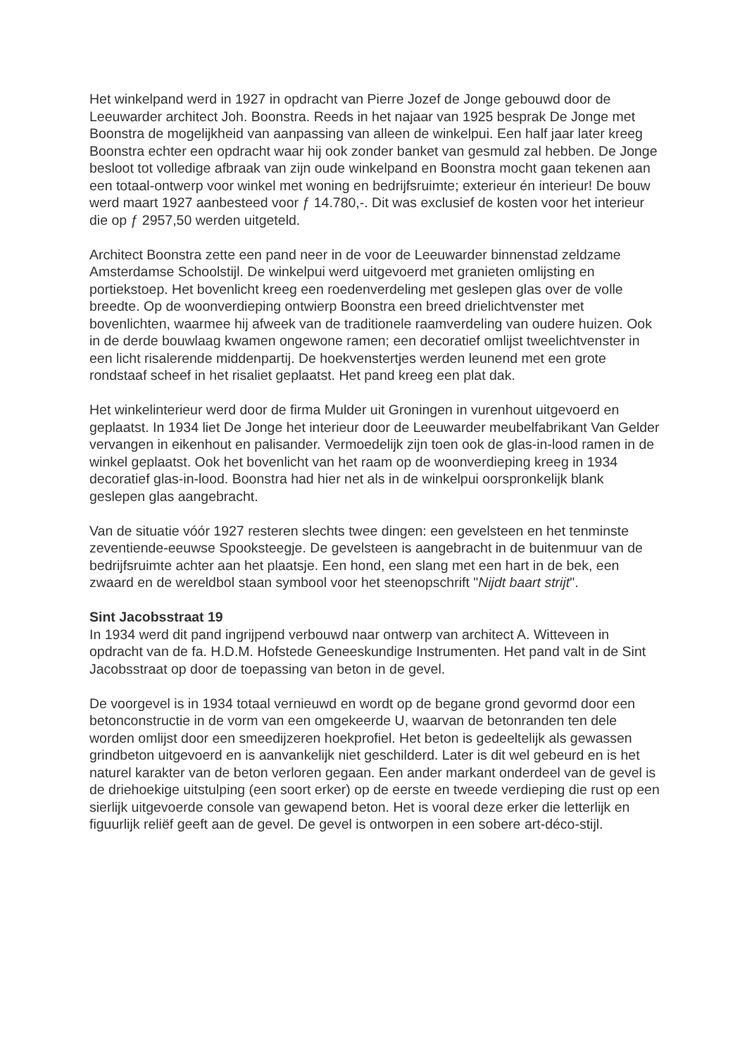Het winkelpand werd in 1927 in opdracht van Pierre Jozef de Jonge gebouwd door de Leeuwarder architect Joh. Boonstra. Reeds in het najaar van 1925 besprak De Jonge met Boonstra de mogelijkheid van aanpassing van alleen de winkelpui. Een half jaar later kreeg Boonstra echter een opdracht waar hij ook zonder banket van gesmuld zal hebben. De Jonge besloot tot volledige afbraak van zijn oude winkelpand en Boonstra mocht gaan tekenen aan een totaal-ontwerp voor winkel met woning en bedrijfsruimte; exterieur én interieur! De bouw werd maart 1927 aanbesteed voor ƒ 14.780,-. Dit was exclusief de kosten voor het interieur die op ƒ 2957,50 werden uitgeteld.
Architect Boonstra zette een pand neer in de voor de Leeuwarder binnenstad zeldzame Amsterdamse Schoolstijl. De winkelpui werd uitgevoerd met granieten omlijsting en portiekstoep. Het bovenlicht kreeg een roedenverdeling met geslepen glas over de volle breedte. Op de woonverdieping ontwierp Boonstra een breed drielichtvenster met bovenlichten, waarmee hij afweek van de traditionele raamverdeling van oudere huizen. Ook in de derde bouwlaag kwamen ongewone ramen; een decoratief omlijst tweelichtvenster in een licht risalerende middenpartij. De hoekvenstertjes werden leunend met een grote rondstaaf scheef in het risaliet geplaatst. Het pand kreeg een plat dak.
Het winkelinterieur werd door de firma Mulder uit Groningen in vurenhout uitgevoerd en geplaatst. In 1934 liet De Jonge het interieur door de Leeuwarder meubelfabrikant Van Gelder vervangen in eikenhout en palisander. Vermoedelijk zijn toen ook de glas-in-lood ramen in de winkel geplaatst. Ook het bovenlicht van het raam op de woonverdieping kreeg in 1934 decoratief glas-in-lood. Boonstra had hier net als in de winkelpui oorspronkelijk blank geslepen glas aangebracht.
Van de situatie vóór 1927 resteren slechts twee dingen: een gevelsteen en het tenminste zeventiende-eeuwse Spooksteegje. De gevelsteen is aangebracht in de buitenmuur van de bedrijfsruimte achter aan het plaatsje. Een hond, een slang met een hart in de bek, een zwaard en de wereldbol staan symbool voor het steenopschrift "Nijdt baart strijt".
Sint Jacobsstraat 19
In 1934 werd dit pand ingrijpend verbouwd naar ontwerp van architect A. Witteveen in opdracht van de fa. H.D.M. Hofstede Geneeskundige Instrumenten. Het pand valt in de Sint Jacobsstraat op door de toepassing van beton in de gevel.
De voorgevel is in 1934 totaal vernieuwd en wordt op de begane grond gevormd door een betonconstructie in de vorm van een omgekeerde U, waarvan de betonranden ten dele worden omlijst door een smeedijzeren hoekprofiel. Het beton is gedeeltelijk als gewassen grindbeton uitgevoerd en is aanvankelijk niet geschilderd. Later is dit wel gebeurd en is het naturel karakter van de beton verloren gegaan. Een ander markant onderdeel van de gevel is de driehoekige uitstulping (een soort erker) op de eerste en tweede verdieping die rust op een sierlijk uitgevoerde console van gewapend beton. Het is vooral deze erker die letterlijk en figuurlijk reliëf geeft aan de gevel. De gevel is ontworpen in een sobere art-déco-stijl.